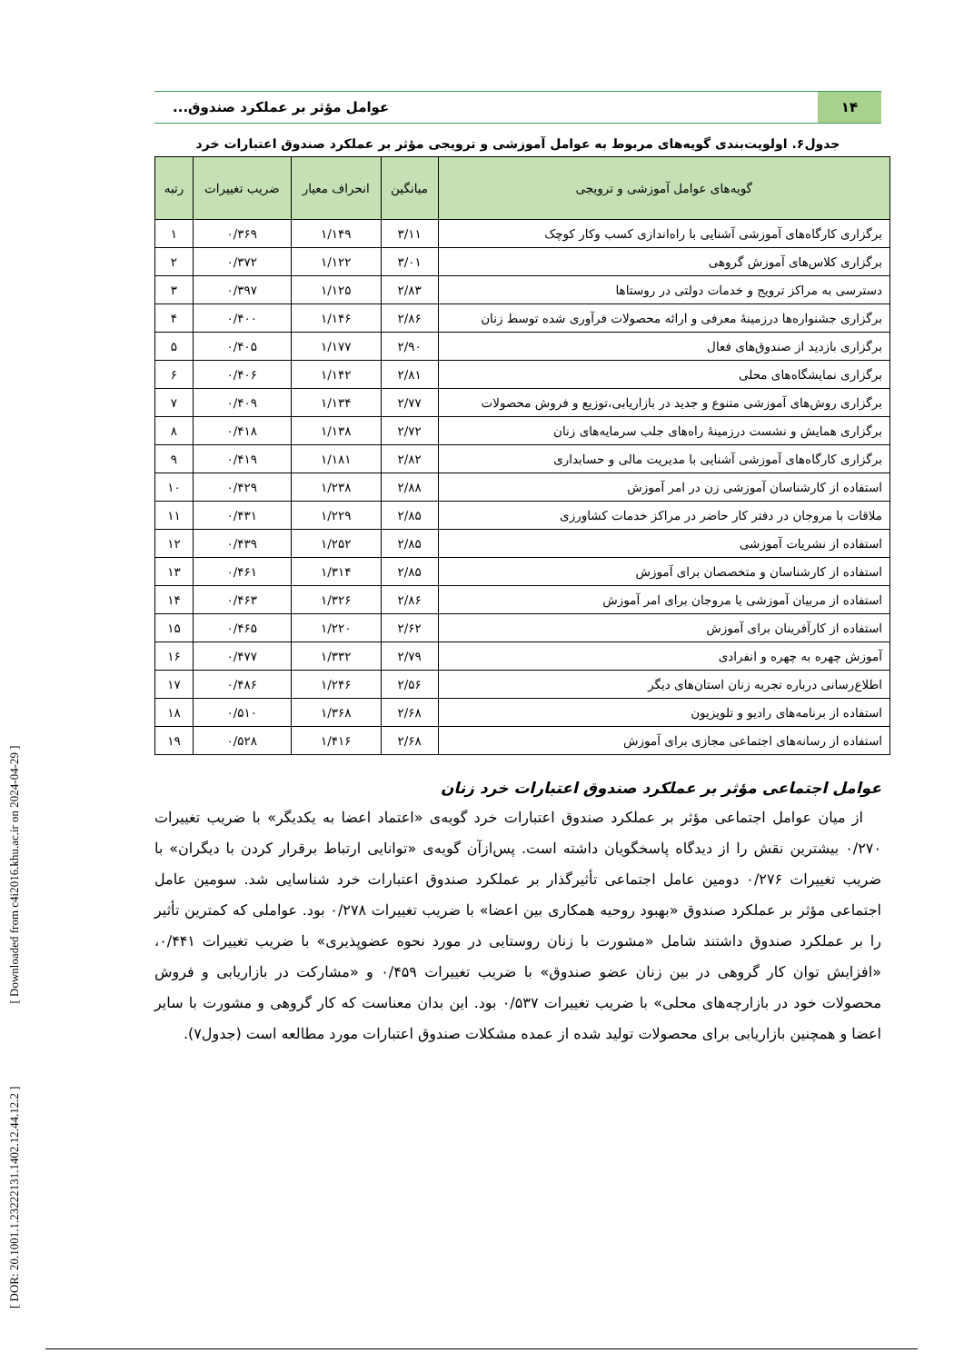[ DOR: 20.1001.1.23222131.1402.12.44.12.2 ] [ Downloaded from c4i2016.khu.ac.ir on 2024-04-29 ]
۱۴
عوامل مؤثر بر عملکرد صندوق...
جدول۶. اولویت‌بندی گویه‌های مربوط به عوامل آموزشی و ترویجی مؤثر بر عملکرد صندوق اعتبارات خرد
| گویه‌های عوامل آموزشی و ترویجی | میانگین | انحراف معیار | ضریب تغییرات | رتبه |
| --- | --- | --- | --- | --- |
| برگزاری کارگاه‌های آموزشی آشنایی با راه‌اندازی کسب وکار کوچک | ۳/۱۱ | ۱/۱۴۹ | ۰/۳۶۹ | ۱ |
| برگزاری کلاس‌های آموزش گروهی | ۳/۰۱ | ۱/۱۲۲ | ۰/۳۷۲ | ۲ |
| دسترسی به مراکز ترویج و خدمات دولتی در روستاها | ۲/۸۳ | ۱/۱۲۵ | ۰/۳۹۷ | ۳ |
| برگزاری جشنواره‌ها درزمینهٔ معرفی و ارائه محصولات فرآوری شده توسط زنان | ۲/۸۶ | ۱/۱۴۶ | ۰/۴۰۰ | ۴ |
| برگزاری بازدید از صندوق‌های فعال | ۲/۹۰ | ۱/۱۷۷ | ۰/۴۰۵ | ۵ |
| برگزاری نمایشگاه‌های محلی | ۲/۸۱ | ۱/۱۴۲ | ۰/۴۰۶ | ۶ |
| برگزاری روش‌های آموزشی متنوع و جدید در بازاریابی،توزیع و فروش محصولات | ۲/۷۷ | ۱/۱۳۴ | ۰/۴۰۹ | ۷ |
| برگزاری همایش و نشست درزمینهٔ راه‌های جلب سرمایه‌های زنان | ۲/۷۲ | ۱/۱۳۸ | ۰/۴۱۸ | ۸ |
| برگزاری کارگاه‌های آموزشی آشنایی با مدیریت مالی و حسابداری | ۲/۸۲ | ۱/۱۸۱ | ۰/۴۱۹ | ۹ |
| استفاده از کارشناسان آموزشی زن در امر آموزش | ۲/۸۸ | ۱/۲۳۸ | ۰/۴۲۹ | ۱۰ |
| ملاقات با مروجان در دفتر کار حاضر در مراکز خدمات کشاورزی | ۲/۸۵ | ۱/۲۲۹ | ۰/۴۳۱ | ۱۱ |
| استفاده از نشریات آموزشی | ۲/۸۵ | ۱/۲۵۲ | ۰/۴۳۹ | ۱۲ |
| استفاده از کارشناسان و متخصصان برای آموزش | ۲/۸۵ | ۱/۳۱۴ | ۰/۴۶۱ | ۱۳ |
| استفاده از مربیان آموزشی یا مروجان برای امر آموزش | ۲/۸۶ | ۱/۳۲۶ | ۰/۴۶۳ | ۱۴ |
| استفاده از کارآفرینان برای آموزش | ۲/۶۲ | ۱/۲۲۰ | ۰/۴۶۵ | ۱۵ |
| آموزش چهره به چهره و انفرادی | ۲/۷۹ | ۱/۳۳۲ | ۰/۴۷۷ | ۱۶ |
| اطلاع‌رسانی درباره تجربه زنان استان‌های دیگر | ۲/۵۶ | ۱/۲۴۶ | ۰/۴۸۶ | ۱۷ |
| استفاده از برنامه‌های رادیو و تلویزیون | ۲/۶۸ | ۱/۳۶۸ | ۰/۵۱۰ | ۱۸ |
| استفاده از رسانه‌های اجتماعی مجازی برای آموزش | ۲/۶۸ | ۱/۴۱۶ | ۰/۵۲۸ | ۱۹ |
عوامل اجتماعی مؤثر بر عملکرد صندوق اعتبارات خرد زنان
از میان عوامل اجتماعی مؤثر بر عملکرد صندوق اعتبارات خرد گویه‌ی «اعتماد اعضا به یکدیگر» با ضریب تغییرات ۰/۲۷۰ بیشترین نقش را از دیدگاه پاسخگویان داشته است. پس‌ازآن گویه‌ی «توانایی ارتباط برقرار کردن با دیگران» با ضریب تغییرات ۰/۲۷۶ دومین عامل اجتماعی تأثیرگذار بر عملکرد صندوق اعتبارات خرد شناسایی شد. سومین عامل اجتماعی مؤثر بر عملکرد صندوق «بهبود روحیه همکاری بین اعضا» با ضریب تغییرات ۰/۲۷۸ بود. عواملی که کمترین تأثیر را بر عملکرد صندوق داشتند شامل «مشورت با زنان روستایی در مورد نحوه عضوپذیری» با ضریب تغییرات ۰/۴۴۱، «افزایش توان کار گروهی در بین زنان عضو صندوق» با ضریب تغییرات ۰/۴۵۹ و «مشارکت در بازاریابی و فروش محصولات خود در بازارچه‌های محلی» با ضریب تغییرات ۰/۵۳۷ بود. این بدان معناست که کار گروهی و مشورت با سایر اعضا و همچنین بازاریابی برای محصولات تولید شده از عمده مشکلات صندوق اعتبارات مورد مطالعه است (جدول۷).